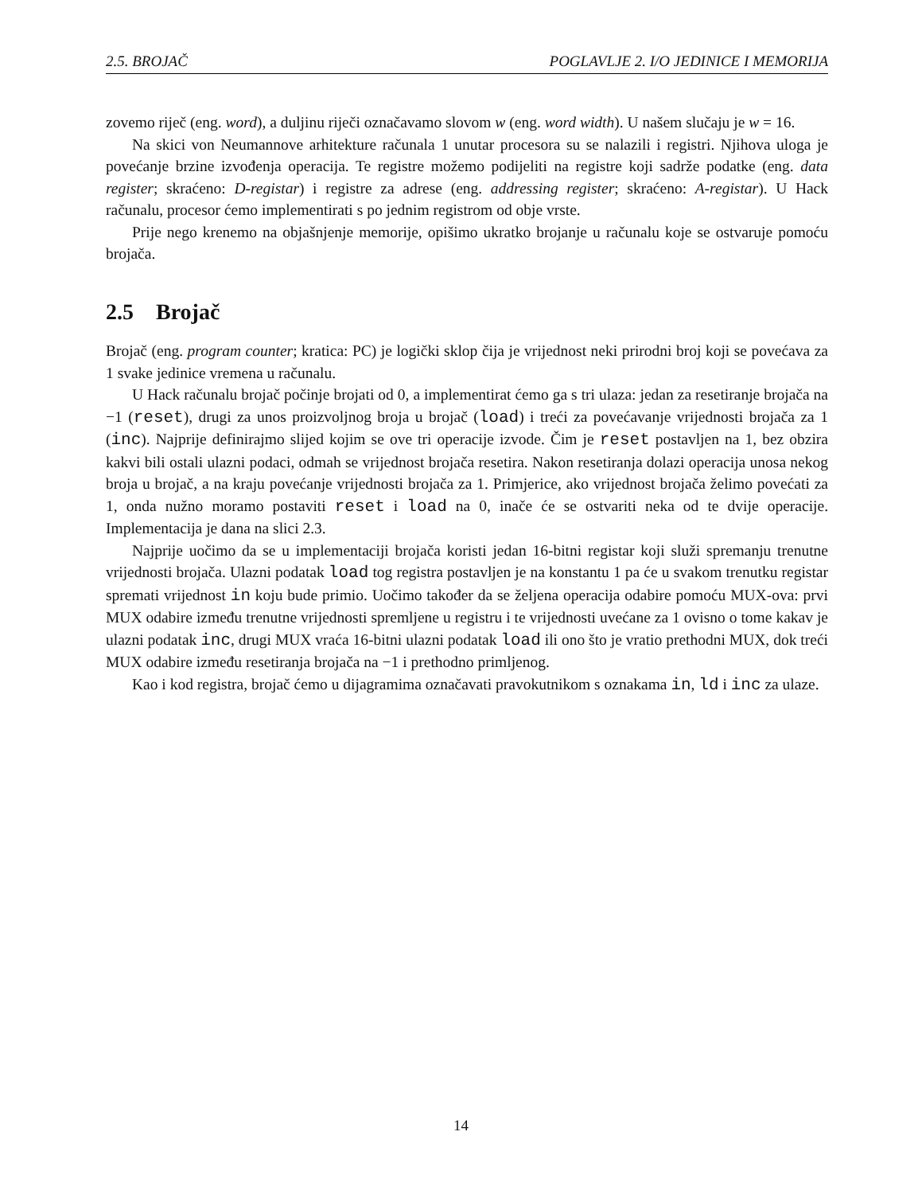2.5. BROJAČ POGLAVLJE 2. I/O JEDINICE I MEMORIJA
zovemo riječ (eng. word), a duljinu riječi označavamo slovom w (eng. word width). U našem slučaju je w = 16.
Na skici von Neumannove arhitekture računala 1 unutar procesora su se nalazili i registri. Njihova uloga je povećanje brzine izvođenja operacija. Te registre možemo podijeliti na registre koji sadrže podatke (eng. data register; skraćeno: D-registar) i registre za adrese (eng. addressing register; skraćeno: A-registar). U Hack računalu, procesor ćemo implementirati s po jednim registrom od obje vrste.
Prije nego krenemo na objašnjenje memorije, opišimo ukratko brojanje u računalu koje se ostvaruje pomoću brojača.
2.5 Brojač
Brojač (eng. program counter; kratica: PC) je logički sklop čija je vrijednost neki prirodni broj koji se povećava za 1 svake jedinice vremena u računalu.
U Hack računalu brojač počinje brojati od 0, a implementirat ćemo ga s tri ulaza: jedan za resetiranje brojača na −1 (reset), drugi za unos proizvoljnog broja u brojač (load) i treći za povećavanje vrijednosti brojača za 1 (inc). Najprije definirajmo slijed kojim se ove tri operacije izvode. Čim je reset postavljen na 1, bez obzira kakvi bili ostali ulazni podaci, odmah se vrijednost brojača resetira. Nakon resetiranja dolazi operacija unosa nekog broja u brojač, a na kraju povećanje vrijednosti brojača za 1. Primjerice, ako vrijednost brojača želimo povećati za 1, onda nužno moramo postaviti reset i load na 0, inače će se ostvariti neka od te dvije operacije. Implementacija je dana na slici 2.3.
Najprije uočimo da se u implementaciji brojača koristi jedan 16-bitni registar koji služi spremanju trenutne vrijednosti brojača. Ulazni podatak load tog registra postavljen je na konstantu 1 pa će u svakom trenutku registar spremati vrijednost in koju bude primio. Uočimo također da se željena operacija odabire pomoću MUX-ova: prvi MUX odabire između trenutne vrijednosti spremljene u registru i te vrijednosti uvećane za 1 ovisno o tome kakav je ulazni podatak inc, drugi MUX vraća 16-bitni ulazni podatak load ili ono što je vratio prethodni MUX, dok treći MUX odabire između resetiranja brojača na −1 i prethodno primljenog.
Kao i kod registra, brojač ćemo u dijagramima označavati pravokutnikom s oznakama in, ld i inc za ulaze.
14